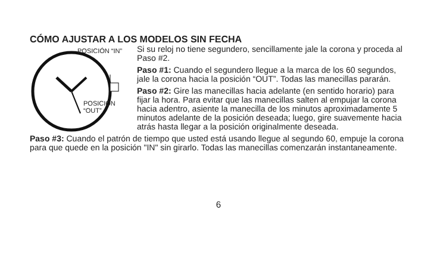CÓMO AJUSTAR A LOS MODELOS SIN FECHA
POSICIÓN “IN”
POSICIÓN
“OUT”
Si su reloj no tiene segundero, sencillamente jale la corona y proceda al Paso #2.
Paso #1: Cuando el segundero llegue a la marca de los 60 segundos, jale la corona hacia la posición “OUT”. Todas las manecillas pararán.
Paso #2: Gire las manecillas hacia adelante (en sentido horario) para fijar la hora. Para evitar que las manecillas salten al empujar la corona hacia adentro, asiente la manecilla de los minutos aproximadamente 5 minutos adelante de la posición deseada; luego, gire suavemente hacia atrás hasta llegar a la posición originalmente deseada.
Paso #3: Cuando el patrón de tiempo que usted está usando llegue al segundo 60, empuje la corona para que quede en la posición "IN" sin girarlo. Todas las manecillas comenzarán instantaneamente.
6